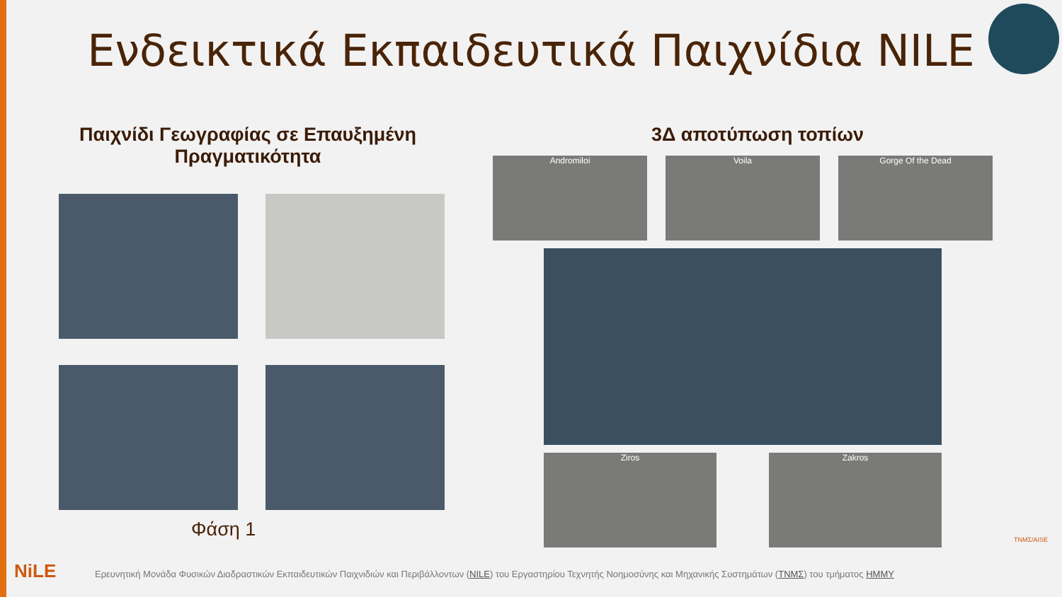Ενδεικτικά Εκπαιδευτικά Παιχνίδια NILE
Παιχνίδι Γεωγραφίας σε Επαυξημένη Πραγματικότητα
3Δ αποτύπωση τοπίων
Φάση 1
Andromiloi Voila Gorge Of the Dead
Ziros Zakros
NiLE
Ερευνητική Μονάδα Φυσικών Διαδραστικών Εκπαιδευτικών Παιχνιδιών και Περιβάλλοντων (NILE) του Εργαστηρίου Τεχνητής Νοημοσύνης και Μηχανικής Συστημάτων (ΤΝΜΣ) του τμήματος ΗΜΜΥ
ΤΝΜΣ/AISE